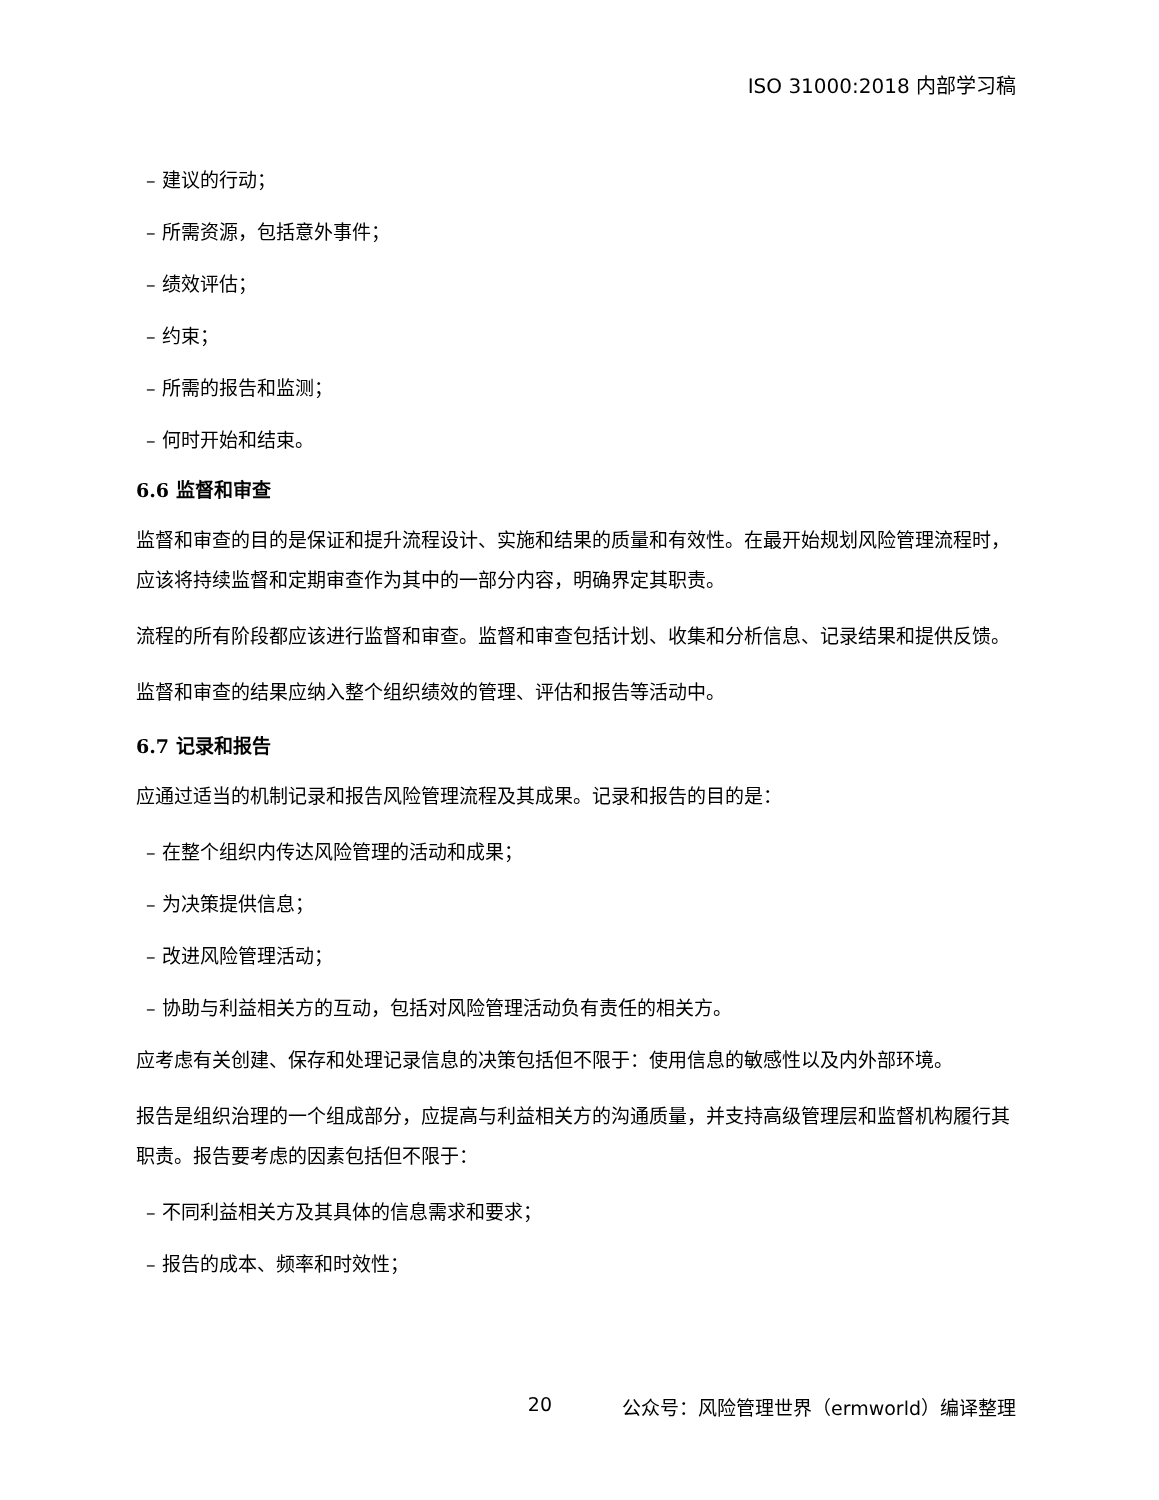ISO 31000:2018 内部学习稿
– 建议的行动；
– 所需资源，包括意外事件；
– 绩效评估；
– 约束；
– 所需的报告和监测；
– 何时开始和结束。
6.6 监督和审查
监督和审查的目的是保证和提升流程设计、实施和结果的质量和有效性。在最开始规划风险管理流程时，应该将持续监督和定期审查作为其中的一部分内容，明确界定其职责。
流程的所有阶段都应该进行监督和审查。监督和审查包括计划、收集和分析信息、记录结果和提供反馈。
监督和审查的结果应纳入整个组织绩效的管理、评估和报告等活动中。
6.7 记录和报告
应通过适当的机制记录和报告风险管理流程及其成果。记录和报告的目的是：
– 在整个组织内传达风险管理的活动和成果；
– 为决策提供信息；
– 改进风险管理活动；
– 协助与利益相关方的互动，包括对风险管理活动负有责任的相关方。
应考虑有关创建、保存和处理记录信息的决策包括但不限于：使用信息的敏感性以及内外部环境。
报告是组织治理的一个组成部分，应提高与利益相关方的沟通质量，并支持高级管理层和监督机构履行其职责。报告要考虑的因素包括但不限于：
– 不同利益相关方及其具体的信息需求和要求；
– 报告的成本、频率和时效性；
20 公众号：风险管理世界（ermworld）编译整理